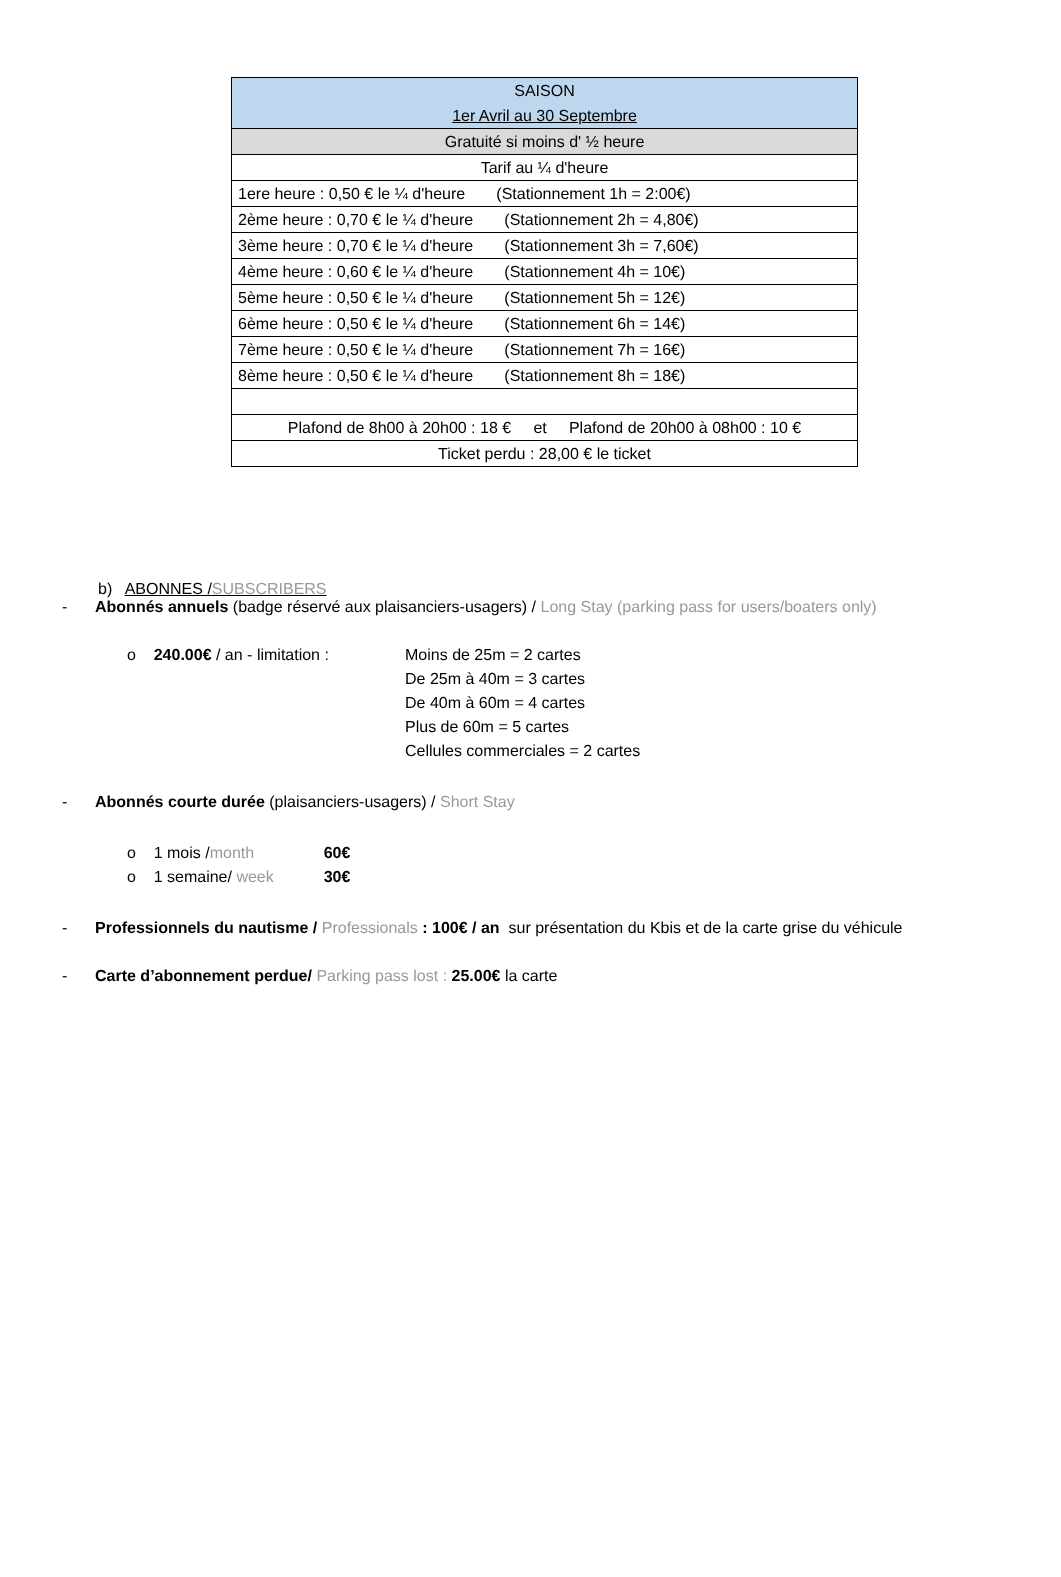| SAISON 1er Avril au 30 Septembre |
| Gratuité si moins d' ½ heure |
| Tarif au ¼ d'heure |
| 1ere heure : 0,50 € le ¼ d'heure (Stationnement 1h = 2:00€) |
| 2ème heure : 0,70 € le ¼ d'heure (Stationnement 2h = 4,80€) |
| 3ème heure : 0,70 € le ¼ d'heure (Stationnement 3h = 7,60€) |
| 4ème heure : 0,60 € le ¼ d'heure (Stationnement 4h = 10€) |
| 5ème heure : 0,50 € le ¼ d'heure (Stationnement 5h = 12€) |
| 6ème heure : 0,50 € le ¼ d'heure (Stationnement 6h = 14€) |
| 7ème heure : 0,50 € le ¼ d'heure (Stationnement 7h = 16€) |
| 8ème heure : 0,50 € le ¼ d'heure (Stationnement 8h = 18€) |
| Plafond de 8h00 à 20h00 : 18 € et Plafond de 20h00 à 08h00 : 10 € |
| Ticket perdu : 28,00 € le ticket |
b) ABONNES /SUBSCRIBERS
- Abonnés annuels (badge réservé aux plaisanciers-usagers) / Long Stay (parking pass for users/boaters only)
o 240.00€ / an - limitation :
Moins de 25m = 2 cartes
De 25m à 40m = 3 cartes
De 40m à 60m = 4 cartes
Plus de 60m = 5 cartes
Cellules commerciales = 2 cartes
- Abonnés courte durée (plaisanciers-usagers) / Short Stay
o 1 mois /month 60€
o 1 semaine/ week 30€
- Professionnels du nautisme / Professionals : 100€ / an sur présentation du Kbis et de la carte grise du véhicule
- Carte d’abonnement perdue/ Parking pass lost : 25.00€ la carte